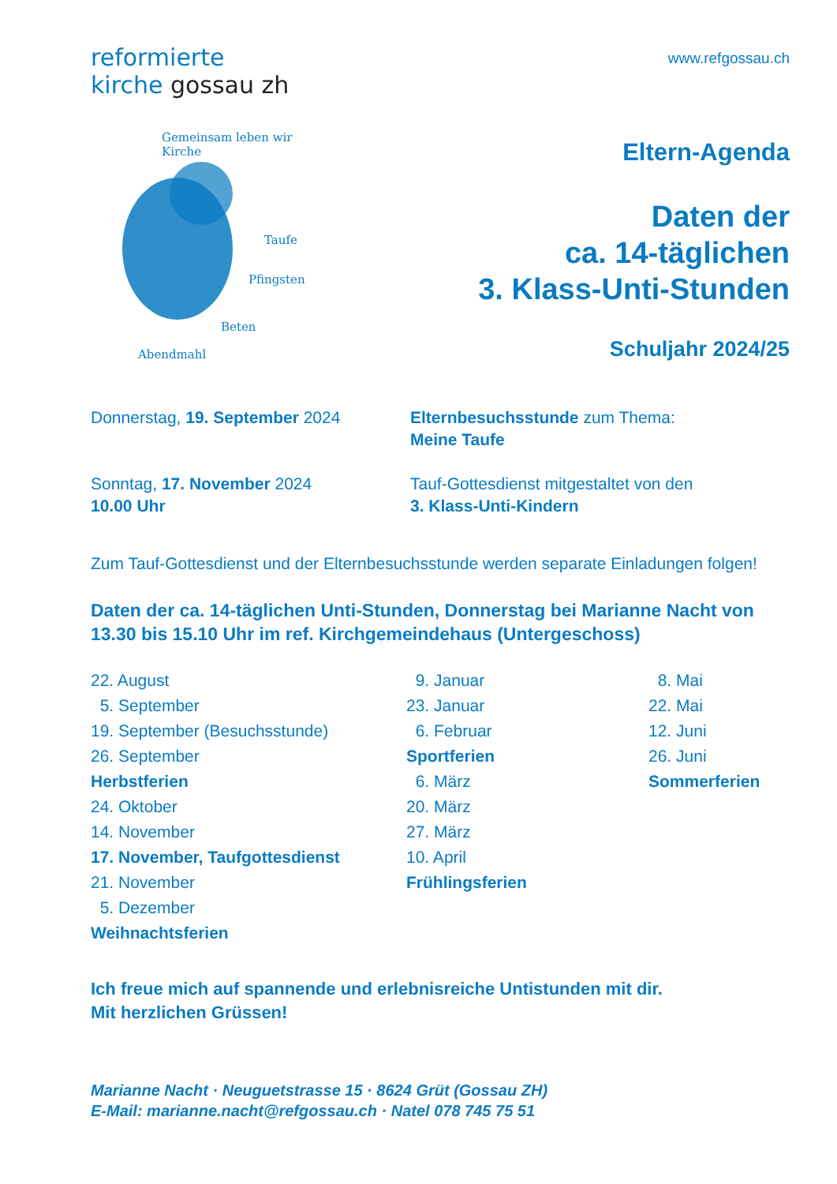reformierte
kirche gossau zh
www.refgossau.ch
Gemeinsam leben wir Kirche
Taufe
Pfingsten
Beten
Abendmahl
Eltern-Agenda
Daten der
ca. 14-täglichen
3. Klass-Unti-Stunden
Schuljahr 2024/25
Donnerstag, 19. September 2024 Elternbesuchsstunde zum Thema:
Meine Taufe
Sonntag, 17. November 2024
10.00 Uhr
Tauf-Gottesdienst mitgestaltet von den
3. Klass-Unti-Kindern
Zum Tauf-Gottesdienst und der Elternbesuchsstunde werden separate Einladungen folgen!
Daten der ca. 14-täglichen Unti-Stunden, Donnerstag bei Marianne Nacht von 13.30 bis 15.10 Uhr im ref. Kirchgemeindehaus (Untergeschoss)
22. August
5. September
19. September (Besuchsstunde)
26. September
Herbstferien
24. Oktober
14. November
17. November, Taufgottesdienst
21. November
5. Dezember
Weihnachtsferien
9. Januar
23. Januar
6. Februar
Sportferien
6. März
20. März
27. März
10. April
Frühlingsferien
8. Mai
22. Mai
12. Juni
26. Juni
Sommerferien
Ich freue mich auf spannende und erlebnisreiche Untistunden mit dir.
Mit herzlichen Grüssen!
Marianne Nacht · Neuguetstrasse 15 · 8624 Grüt (Gossau ZH)
E-Mail: marianne.nacht@refgossau.ch · Natel 078 745 75 51